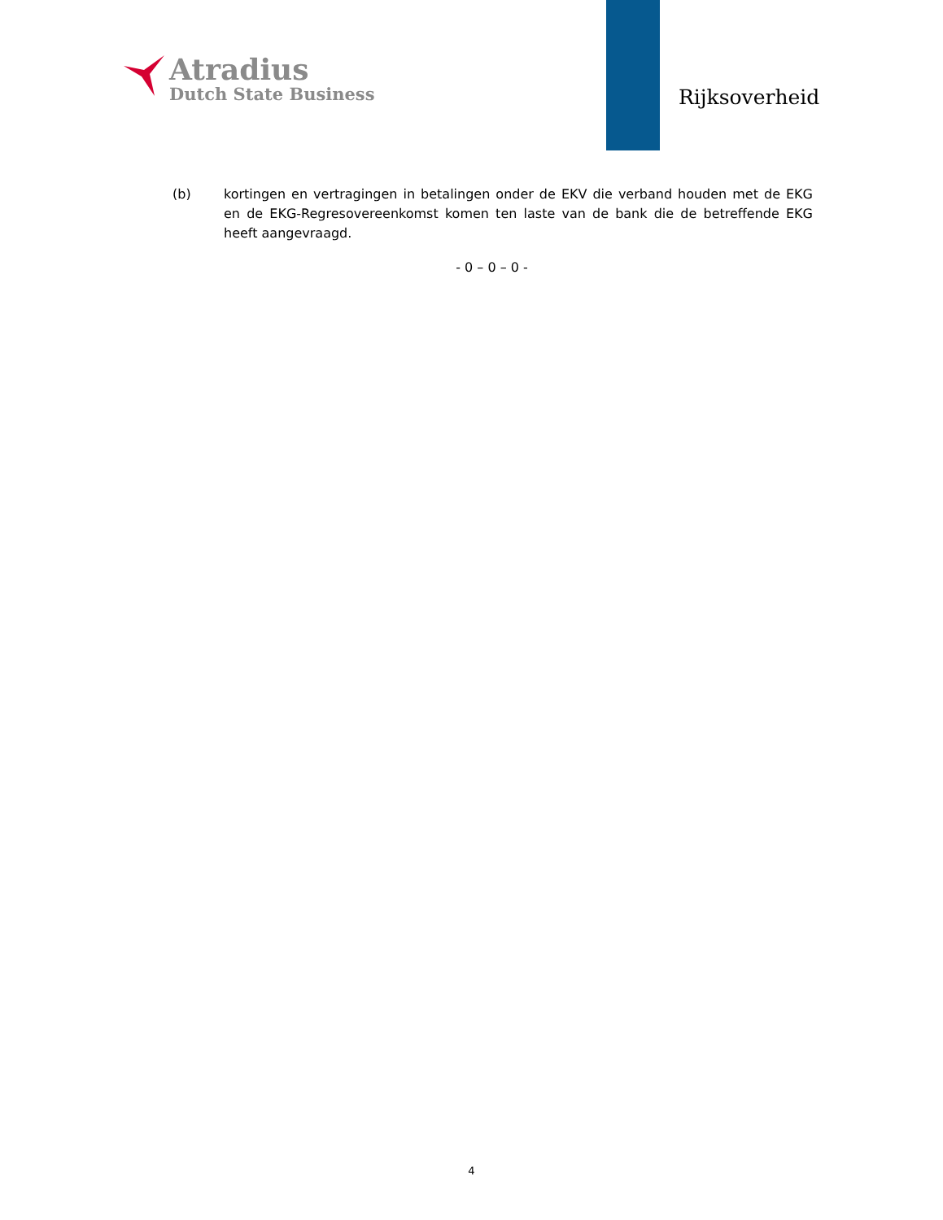Atradius
Dutch State Business
Rijksoverheid
(b) kortingen en vertragingen in betalingen onder de EKV die verband houden met de EKG en de EKG-Regresovereenkomst komen ten laste van de bank die de betreffende EKG heeft aangevraagd.
- 0 – 0 – 0 -
4